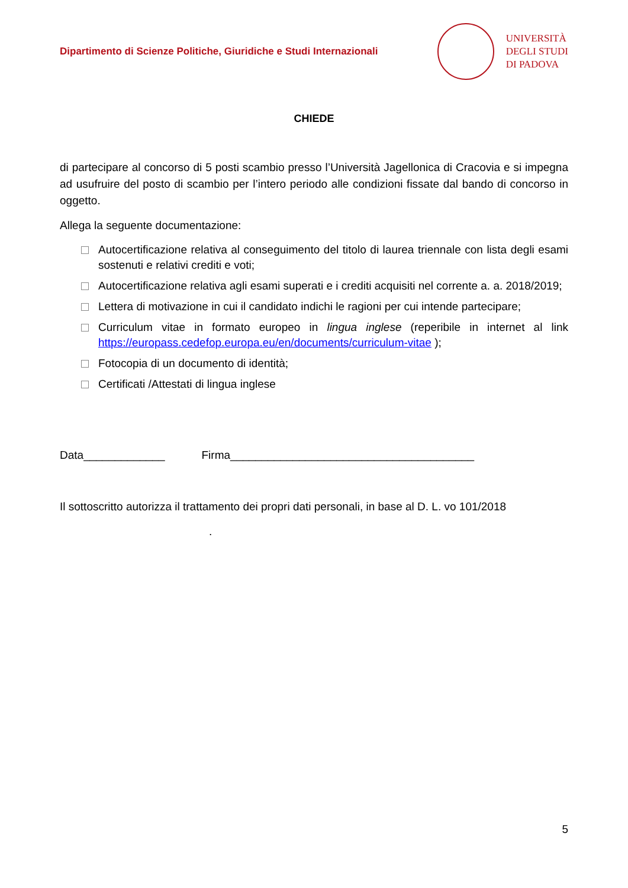Dipartimento di Scienze Politiche, Giuridiche e Studi Internazionali
UNIVERSITÀ
DEGLI STUDI
DI PADOVA
CHIEDE
di partecipare al concorso di 5 posti scambio presso l’Università Jagellonica di Cracovia e si impegna ad usufruire del posto di scambio per l’intero periodo alle condizioni fissate dal bando di concorso in oggetto.
Allega la seguente documentazione:
Autocertificazione relativa al conseguimento del titolo di laurea triennale con lista degli esami sostenuti e relativi crediti e voti;
Autocertificazione relativa agli esami superati e i crediti acquisiti nel corrente a. a. 2018/2019;
Lettera di motivazione in cui il candidato indichi le ragioni per cui intende partecipare;
Curriculum vitae in formato europeo in lingua inglese (reperibile in internet al link https://europass.cedefop.europa.eu/en/documents/curriculum-vitae );
Fotocopia di un documento di identità;
Certificati /Attestati di lingua inglese
Data_____________ Firma_______________________________________
Il sottoscritto autorizza il trattamento dei propri dati personali, in base al D. L. vo 101/2018
.
5